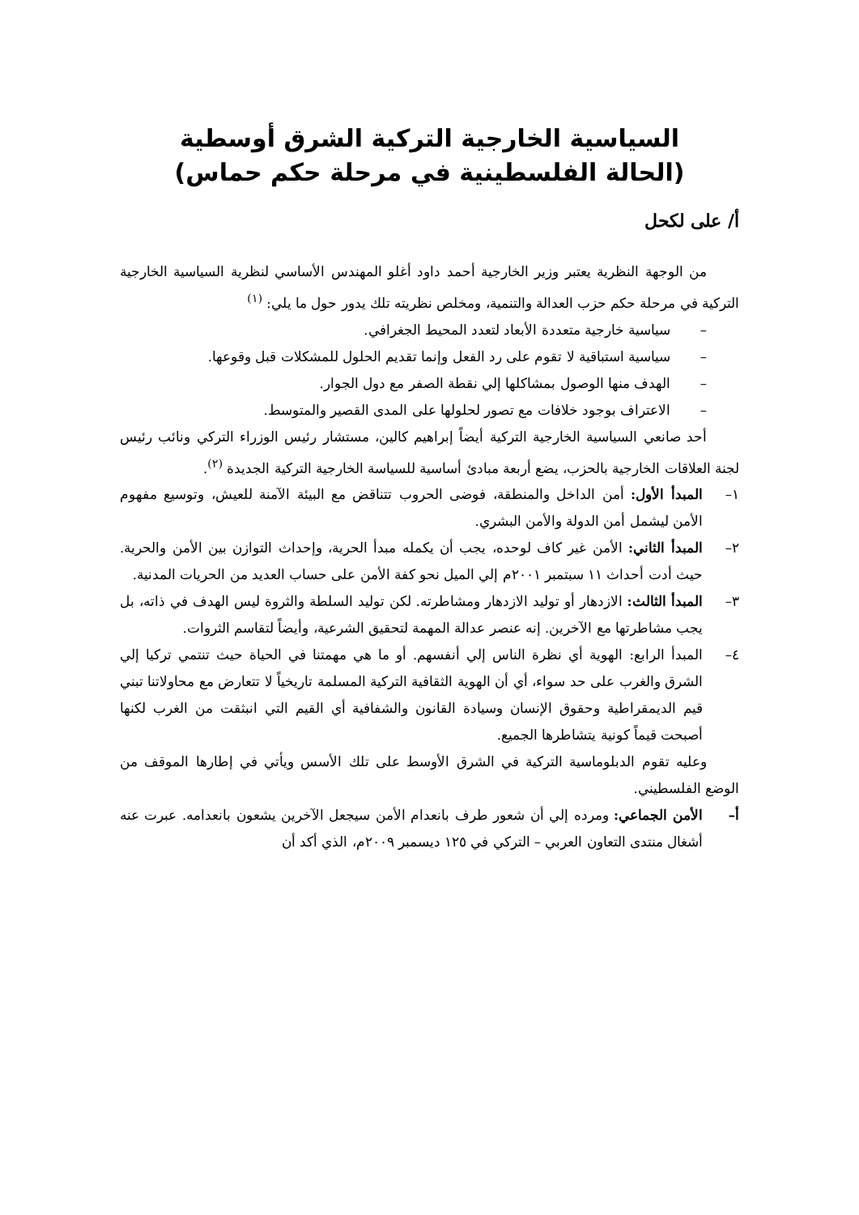السياسية الخارجية التركية الشرق أوسطية
(الحالة الفلسطينية في مرحلة حكم حماس)
أ/ على لكحل
من الوجهة النظرية يعتبر وزير الخارجية أحمد داود أغلو المهندس الأساسي لنظرية السياسية الخارجية التركية في مرحلة حكم حزب العدالة والتنمية، ومخلص نظريته تلك يدور حول ما يلي: <sup>(١)</sup>
– سياسية خارجية متعددة الأبعاد لتعدد المحيط الجغرافي.
– سياسية استباقية لا تقوم على رد الفعل وإنما تقديم الحلول للمشكلات قبل وقوعها.
– الهدف منها الوصول بمشاكلها إلي نقطة الصفر مع دول الجوار.
– الاعتراف بوجود خلافات مع تصور لحلولها على المدى القصير والمتوسط.
أحد صانعي السياسية الخارجية التركية أيضاً إبراهيم كالين، مستشار رئيس الوزراء التركي ونائب رئيس لجنة العلاقات الخارجية بالحزب، يضع أربعة مبادئ أساسية للسياسة الخارجية التركية الجديدة <sup>(٢)</sup>.
١– المبدأ الأول: أمن الداخل والمنطقة، فوضى الحروب تتناقض مع البيئة الآمنة للعيش، وتوسيع مفهوم الأمن ليشمل أمن الدولة والأمن البشري.
٢– المبدأ الثاني: الأمن غير كاف لوحده، يجب أن يكمله مبدأ الحرية، وإحداث التوازن بين الأمن والحرية. حيث أدت أحداث ١١ سبتمبر ٢٠٠١م إلي الميل نحو كفة الأمن على حساب العديد من الحريات المدنية.
٣– المبدأ الثالث: الازدهار أو توليد الازدهار ومشاطرته. لكن توليد السلطة والثروة ليس الهدف في ذاته، بل يجب مشاطرتها مع الآخرين. إنه عنصر عدالة المهمة لتحقيق الشرعية، وأيضاً لتقاسم الثروات.
٤– المبدأ الرابع: الهوية أي نظرة الناس إلي أنفسهم. أو ما هي مهمتنا في الحياة حيث تنتمي تركيا إلي الشرق والغرب على حد سواء، أي أن الهوية الثقافية التركية المسلمة تاريخياً لا تتعارض مع محاولاتنا تبني قيم الديمقراطية وحقوق الإنسان وسيادة القانون والشفافية أي القيم التي انبثقت من الغرب لكنها أصبحت قيماً كونية يتشاطرها الجميع.
وعليه تقوم الدبلوماسية التركية في الشرق الأوسط على تلك الأسس ويأتي في إطارها الموقف من الوضع الفلسطيني.
أ– الأمن الجماعي: ومرده إلي أن شعور طرف بانعدام الأمن سيجعل الآخرين يشعون بانعدامه. عبرت عنه أشغال منتدى التعاون العربي – التركي في ١٢٥ ديسمبر ٢٠٠٩م، الذي أكد أن